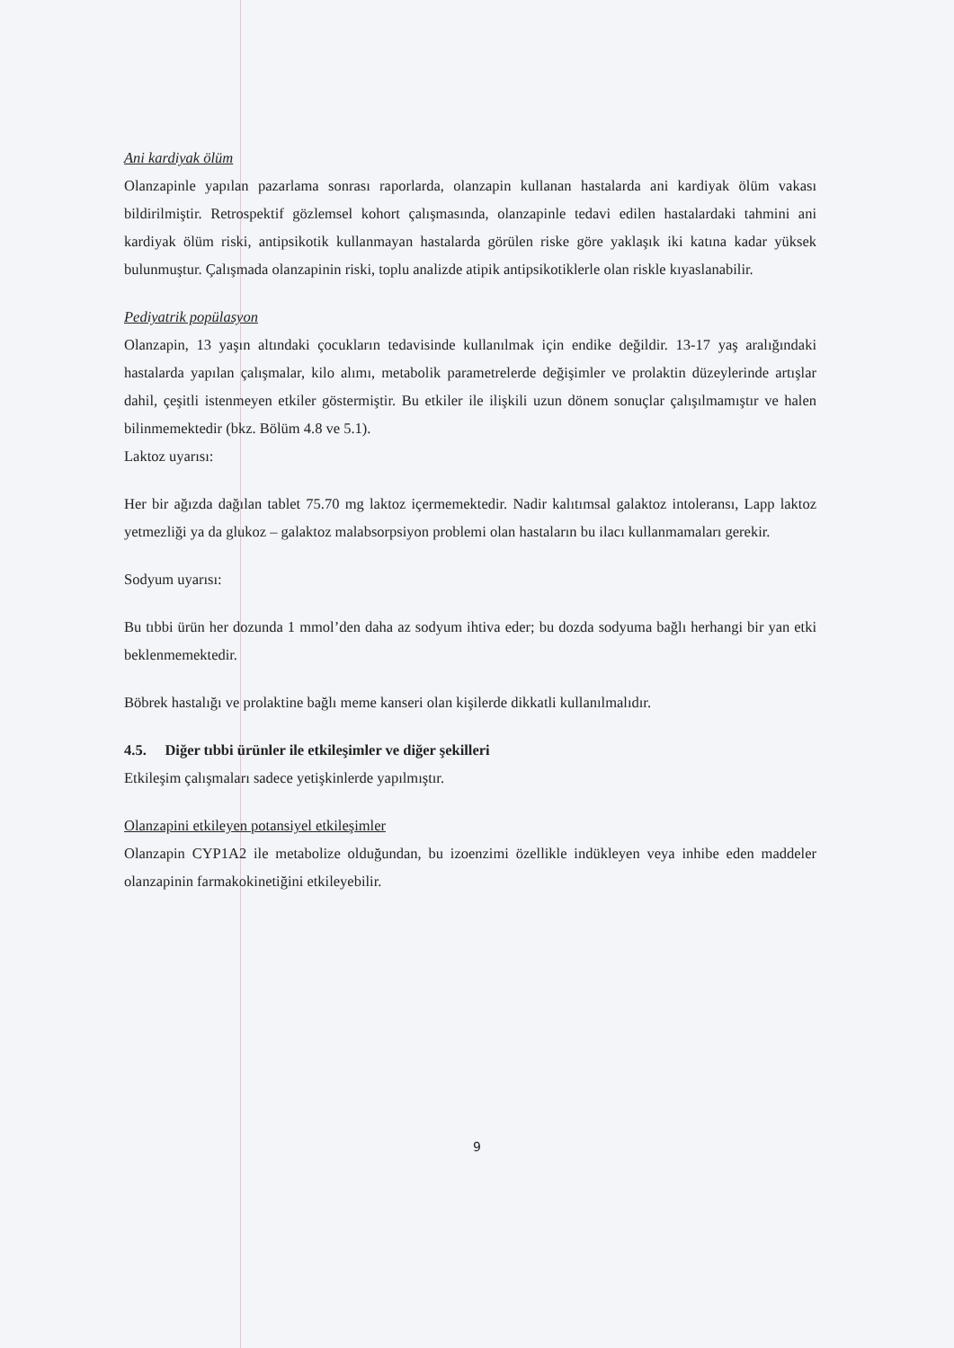Ani kardiyak ölüm
Olanzapinle yapılan pazarlama sonrası raporlarda, olanzapin kullanan hastalarda ani kardiyak ölüm vakası bildirilmiştir. Retrospektif gözlemsel kohort çalışmasında, olanzapinle tedavi edilen hastalardaki tahmini ani kardiyak ölüm riski, antipsikotik kullanmayan hastalarda görülen riske göre yaklaşık iki katına kadar yüksek bulunmuştur. Çalışmada olanzapinin riski, toplu analizde atipik antipsikotiklerle olan riskle kıyaslanabilir.
Pediyatrik popülasyon
Olanzapin, 13 yaşın altındaki çocukların tedavisinde kullanılmak için endike değildir. 13-17 yaş aralığındaki hastalarda yapılan çalışmalar, kilo alımı, metabolik parametrelerde değişimler ve prolaktin düzeylerinde artışlar dahil, çeşitli istenmeyen etkiler göstermiştir. Bu etkiler ile ilişkili uzun dönem sonuçlar çalışılmamıştır ve halen bilinmemektedir (bkz. Bölüm 4.8 ve 5.1).
Laktoz uyarısı:
Her bir ağızda dağılan tablet 75.70 mg laktoz içermemektedir. Nadir kalıtımsal galaktoz intoleransı, Lapp laktoz yetmezliği ya da glukoz – galaktoz malabsorpsiyon problemi olan hastaların bu ilacı kullanmamaları gerekir.
Sodyum uyarısı:
Bu tıbbi ürün her dozunda 1 mmol’den daha az sodyum ihtiva eder; bu dozda sodyuma bağlı herhangi bir yan etki beklenmemektedir.
Böbrek hastalığı ve prolaktine bağlı meme kanseri olan kişilerde dikkatli kullanılmalıdır.
4.5. Diğer tıbbi ürünler ile etkileşimler ve diğer şekilleri
Etkileşim çalışmaları sadece yetişkinlerde yapılmıştır.
Olanzapini etkileyen potansiyel etkileşimler
Olanzapin CYP1A2 ile metabolize olduğundan, bu izoenzimi özellikle indükleyen veya inhibe eden maddeler olanzapinin farmakokinetiğini etkileyebilir.
9